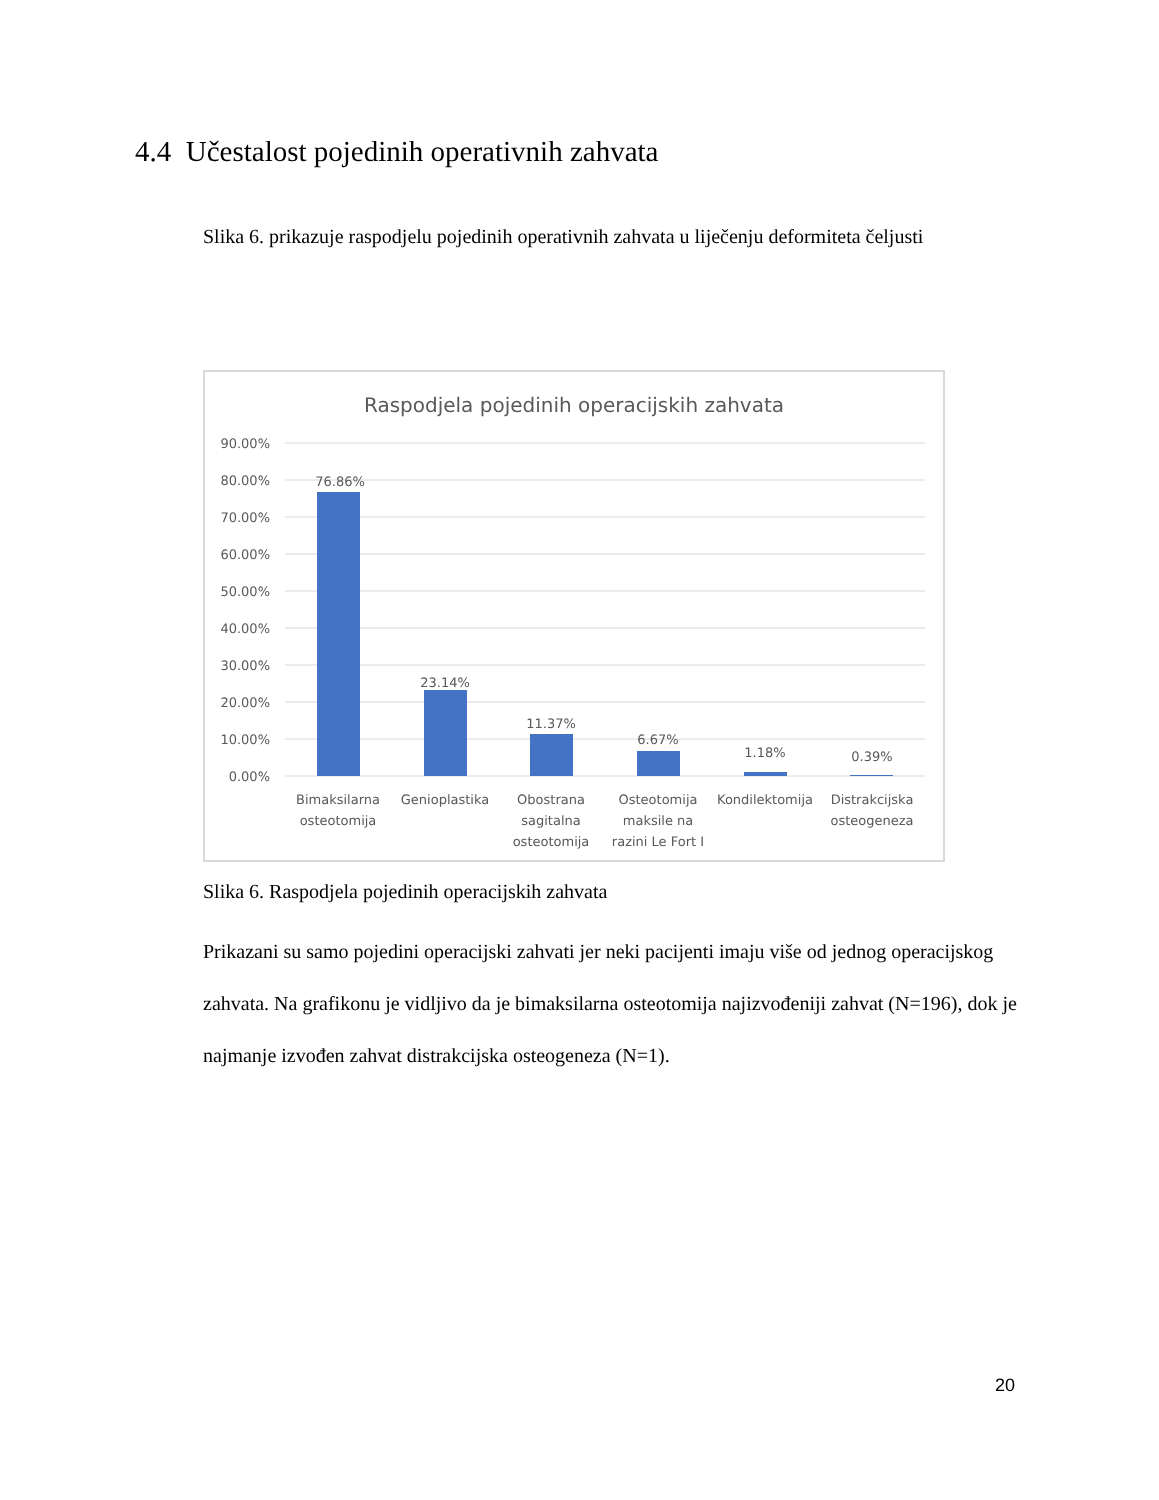4.4 Učestalost pojedinih operativnih zahvata
Slika 6. prikazuje raspodjelu pojedinih operativnih zahvata u liječenju deformiteta čeljusti
Raspodjela pojedinih operacijskih zahvata
90.00%
80.00%
70.00%
60.00%
50.00%
40.00%
30.00%
20.00%
10.00%
0.00%
76.86%
23.14%
11.37%
6.67%
1.18%
0.39%
Bimaksilarna
osteotomija
Genioplastika
Obostrana
sagitalna
osteotomija
Osteotomija
maksile na
razini Le Fort I
Kondilektomija
Distrakcijska
osteogeneza
Slika 6. Raspodjela pojedinih operacijskih zahvata
Prikazani su samo pojedini operacijski zahvati jer neki pacijenti imaju više od jednog operacijskog zahvata. Na grafikonu je vidljivo da je bimaksilarna osteotomija najizvođeniji zahvat (N=196), dok je najmanje izvođen zahvat distrakcijska osteogeneza (N=1).
20